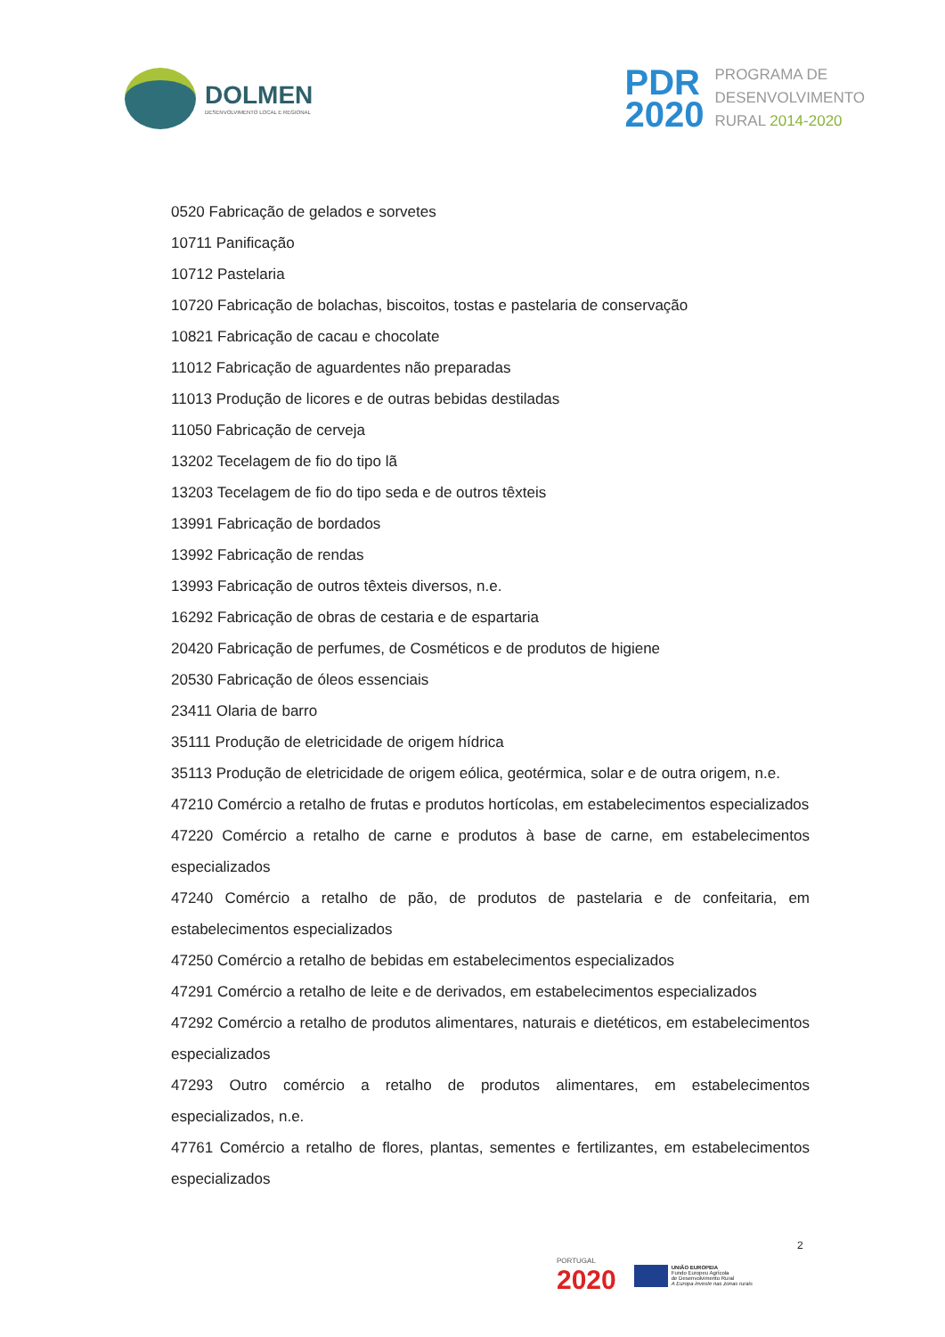DOLMEN
DESENVOLVIMENTO LOCAL E REGIONAL
PDR
2020
PROGRAMA DE
DESENVOLVIMENTO
RURAL 2014-2020
0520 Fabricação de gelados e sorvetes
10711 Panificação
10712 Pastelaria
10720 Fabricação de bolachas, biscoitos, tostas e pastelaria de conservação
10821 Fabricação de cacau e chocolate
11012 Fabricação de aguardentes não preparadas
11013 Produção de licores e de outras bebidas destiladas
11050 Fabricação de cerveja
13202 Tecelagem de fio do tipo lã
13203 Tecelagem de fio do tipo seda e de outros têxteis
13991 Fabricação de bordados
13992 Fabricação de rendas
13993 Fabricação de outros têxteis diversos, n.e.
16292 Fabricação de obras de cestaria e de espartaria
20420 Fabricação de perfumes, de Cosméticos e de produtos de higiene
20530 Fabricação de óleos essenciais
23411 Olaria de barro
35111 Produção de eletricidade de origem hídrica
35113 Produção de eletricidade de origem eólica, geotérmica, solar e de outra origem, n.e.
47210 Comércio a retalho de frutas e produtos hortícolas, em estabelecimentos especializados
47220 Comércio a retalho de carne e produtos à base de carne, em estabelecimentos especializados
47240 Comércio a retalho de pão, de produtos de pastelaria e de confeitaria, em estabelecimentos especializados
47250 Comércio a retalho de bebidas em estabelecimentos especializados
47291 Comércio a retalho de leite e de derivados, em estabelecimentos especializados
47292 Comércio a retalho de produtos alimentares, naturais e dietéticos, em estabelecimentos especializados
47293 Outro comércio a retalho de produtos alimentares, em estabelecimentos especializados, n.e.
47761 Comércio a retalho de flores, plantas, sementes e fertilizantes, em estabelecimentos especializados
2
PORTUGAL
2020
UNIÃO EUROPEIA
Fundo Europeu Agrícola
de Desenvolvimento Rural
A Europa investe nas zonas rurais